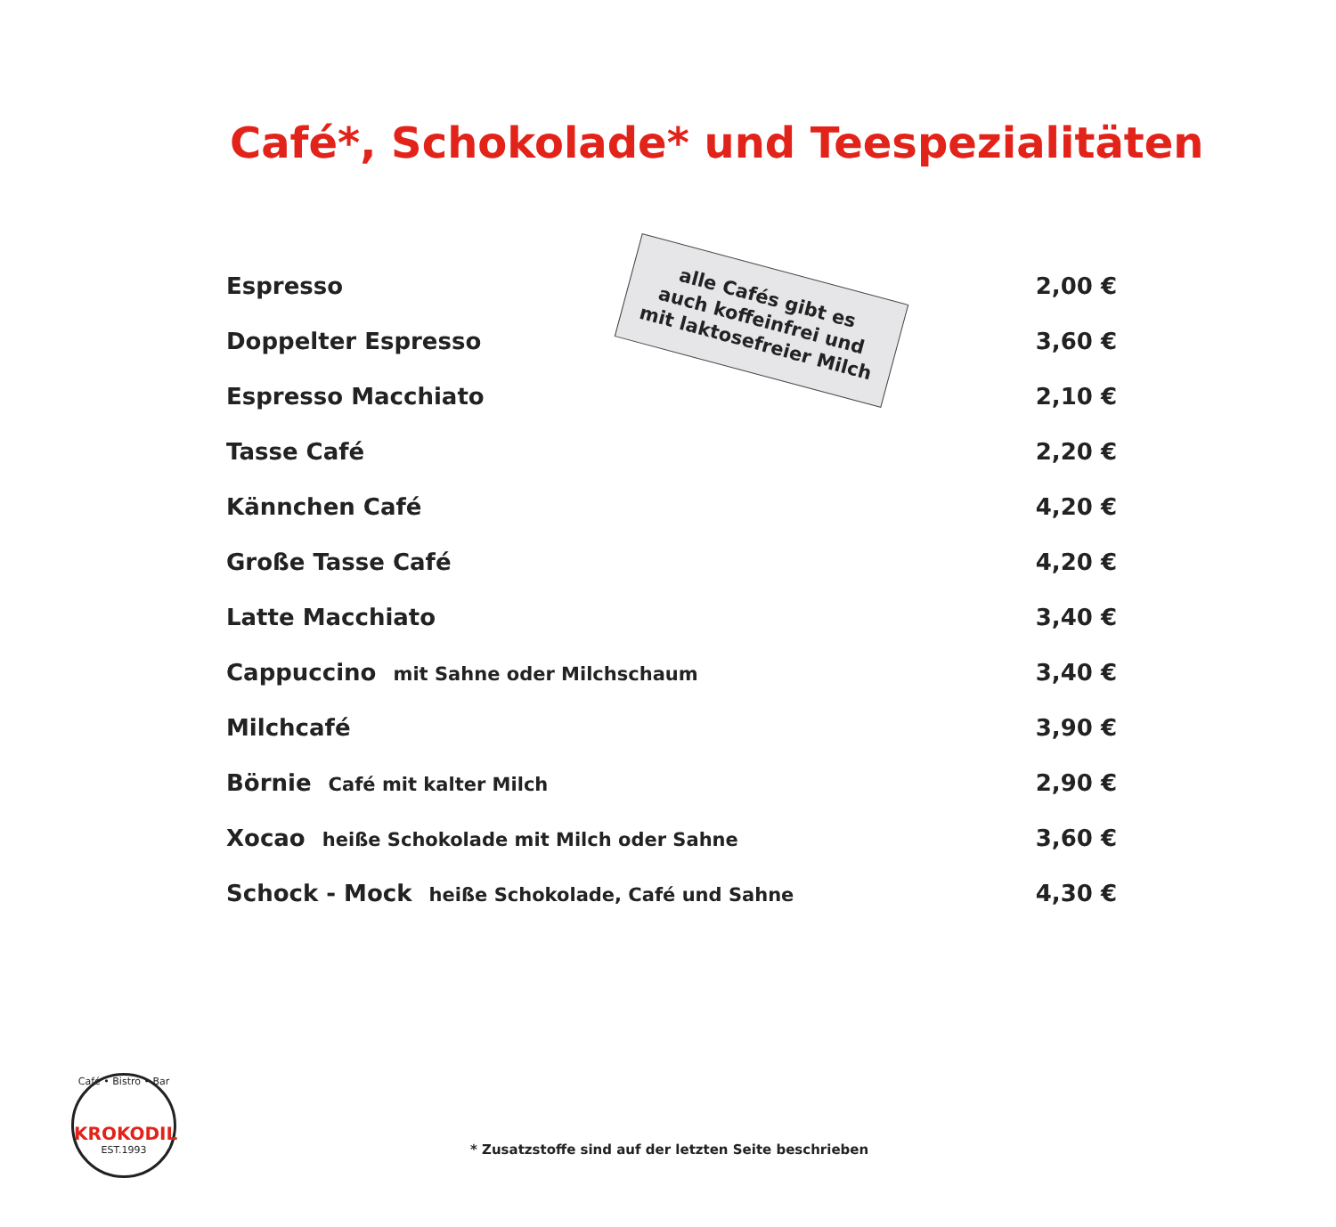Café*, Schokolade* und Teespezialitäten
alle Cafés gibt es
auch koffeinfrei und
mit laktosefreier Milch
| Espresso | 2,00 € |
| Doppelter Espresso | 3,60 € |
| Espresso Macchiato | 2,10 € |
| Tasse Café | 2,20 € |
| Kännchen Café | 4,20 € |
| Große Tasse Café | 4,20 € |
| Latte Macchiato | 3,40 € |
| Cappuccino mit Sahne oder Milchschaum | 3,40 € |
| Milchcafé | 3,90 € |
| Börnie Café mit kalter Milch | 2,90 € |
| Xocao heiße Schokolade mit Milch oder Sahne | 3,60 € |
| Schock - Mock heiße Schokolade, Café und Sahne | 4,30 € |
Café • Bistro • Bar
KROKODIL
EST.1993
* Zusatzstoffe sind auf der letzten Seite beschrieben